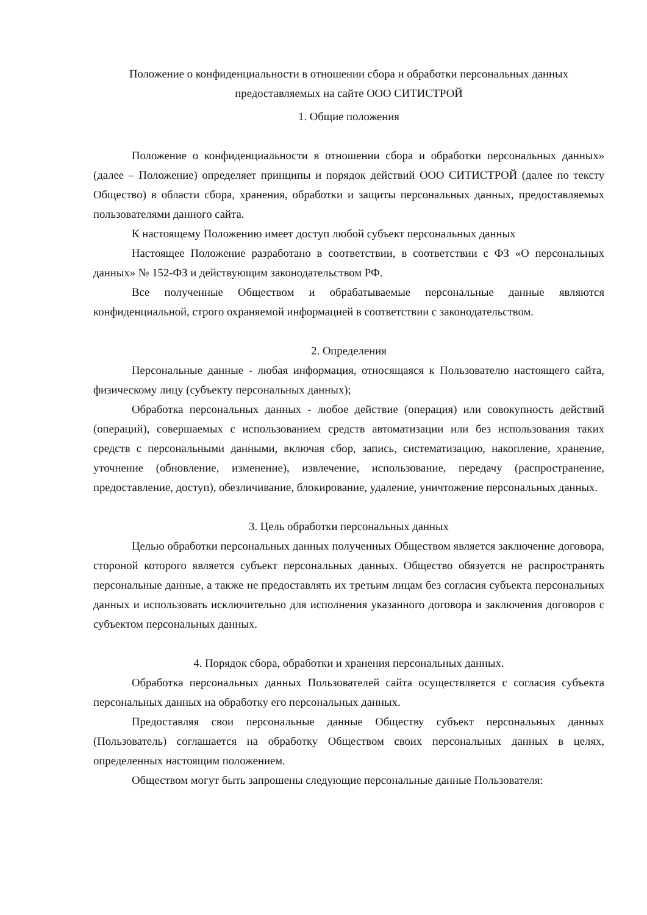Положение о конфиденциальности в отношении сбора и обработки персональных данных
предоставляемых на сайте ООО СИТИСТРОЙ
1. Общие положения
Положение о конфиденциальности в отношении сбора и обработки персональных данных» (далее – Положение) определяет принципы и порядок действий ООО СИТИСТРОЙ (далее по тексту Общество) в области сбора, хранения, обработки и защиты персональных данных, предоставляемых пользователями данного сайта.
К настоящему Положению имеет доступ любой субъект персональных данных
Настоящее Положение разработано в соответствии, в соответствии с ФЗ «О персональных данных» № 152-ФЗ и действующим законодательством РФ.
Все полученные Обществом и обрабатываемые персональные данные являются конфиденциальной, строго охраняемой информацией в соответствии с законодательством.
2. Определения
Персональные данные - любая информация, относящаяся к Пользователю настоящего сайта, физическому лицу (субъекту персональных данных);
Обработка персональных данных - любое действие (операция) или совокупность действий (операций), совершаемых с использованием средств автоматизации или без использования таких средств с персональными данными, включая сбор, запись, систематизацию, накопление, хранение, уточнение (обновление, изменение), извлечение, использование, передачу (распространение, предоставление, доступ), обезличивание, блокирование, удаление, уничтожение персональных данных.
3. Цель обработки персональных данных
Целью обработки персональных данных полученных Обществом является заключение договора, стороной которого является субъект персональных данных. Общество обязуется не распространять персональные данные, а также не предоставлять их третьим лицам без согласия субъекта персональных данных и использовать исключительно для исполнения указанного договора и заключения договоров с субъектом персональных данных.
4. Порядок сбора, обработки и хранения персональных данных.
Обработка персональных данных Пользователей сайта осуществляется с согласия субъекта персональных данных на обработку его персональных данных.
Предоставляя свои персональные данные Обществу субъект персональных данных (Пользователь) соглашается на обработку Обществом своих персональных данных в целях, определенных настоящим положением.
Обществом могут быть запрошены следующие персональные данные Пользователя: